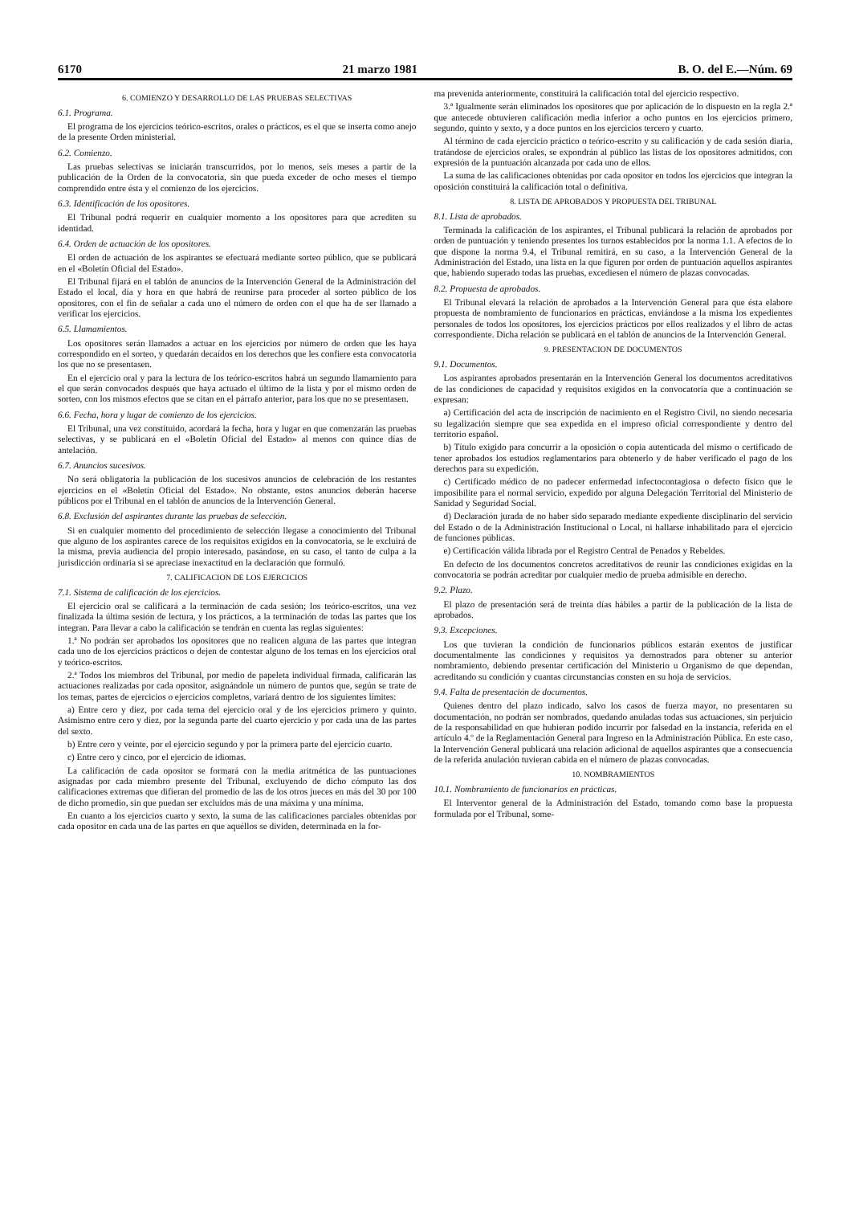6170 21 marzo 1981 B. O. del E.—Núm. 69
6. COMIENZO Y DESARROLLO DE LAS PRUEBAS SELECTIVAS
6.1. Programa.
El programa de los ejercicios teórico-escritos, orales o prácticos, es el que se inserta como anejo de la presente Orden ministerial.
6.2. Comienzo.
Las pruebas selectivas se iniciarán transcurridos, por lo menos, seis meses a partir de la publicación de la Orden de la convocatoria, sin que pueda exceder de ocho meses el tiempo comprendido entre ésta y el comienzo de los ejercicios.
6.3. Identificación de los opositores.
El Tribunal podrá requerir en cualquier momento a los opositores para que acrediten su identidad.
6.4. Orden de actuación de los opositores.
El orden de actuación de los aspirantes se efectuará mediante sorteo público, que se publicará en el «Boletín Oficial del Estado».
El Tribunal fijará en el tablón de anuncios de la Intervención General de la Administración del Estado el local, día y hora en que habrá de reunirse para proceder al sorteo público de los opositores, con el fin de señalar a cada uno el número de orden con el que ha de ser llamado a verificar los ejercicios.
6.5. Llamamientos.
Los opositores serán llamados a actuar en los ejercicios por número de orden que les haya correspondido en el sorteo, y quedarán decaídos en los derechos que les confiere esta convocatoria los que no se presentasen.
En el ejercicio oral y para la lectura de los teórico-escritos habrá un segundo llamamiento para el que serán convocados después que haya actuado el último de la lista y por el mismo orden de sorteo, con los mismos efectos que se citan en el párrafo anterior, para los que no se presentasen.
6.6. Fecha, hora y lugar de comienzo de los ejercicios.
El Tribunal, una vez constituido, acordará la fecha, hora y lugar en que comenzarán las pruebas selectivas, y se publicará en el «Boletín Oficial del Estado» al menos con quince días de antelación.
6.7. Anuncios sucesivos.
No será obligatoria la publicación de los sucesivos anuncios de celebración de los restantes ejercicios en el «Boletín Oficial del Estado». No obstante, estos anuncios deberán hacerse públicos por el Tribunal en el tablón de anuncios de la Intervención General.
6.8. Exclusión del aspirantes durante las pruebas de selección.
Si en cualquier momento del procedimiento de selección llegase a conocimiento del Tribunal que alguno de los aspirantes carece de los requisitos exigidos en la convocatoria, se le excluirá de la misma, previa audiencia del propio interesado, pasándose, en su caso, el tanto de culpa a la jurisdicción ordinaria si se apreciase inexactitud en la declaración que formuló.
7. CALIFICACION DE LOS EJERCICIOS
7.1. Sistema de calificación de los ejercicios.
El ejercicio oral se calificará a la terminación de cada sesión; los teórico-escritos, una vez finalizada la última sesión de lectura, y los prácticos, a la terminación de todas las partes que los integran. Para llevar a cabo la calificación se tendrán en cuenta las reglas siguientes:
1.ª No podrán ser aprobados los opositores que no realicen alguna de las partes que integran cada uno de los ejercicios prácticos o dejen de contestar alguno de los temas en los ejercicios oral y teórico-escritos.
2.ª Todos los miembros del Tribunal, por medio de papeleta individual firmada, calificarán las actuaciones realizadas por cada opositor, asignándole un número de puntos que, según se trate de los temas, partes de ejercicios o ejercicios completos, variará dentro de los siguientes límites:
a) Entre cero y diez, por cada tema del ejercicio oral y de los ejercicios primero y quinto. Asimismo entre cero y diez, por la segunda parte del cuarto ejercicio y por cada una de las partes del sexto.
b) Entre cero y veinte, por el ejercicio segundo y por la primera parte del ejercicio cuarto.
c) Entre cero y cinco, por el ejercicio de idiomas.
La calificación de cada opositor se formará con la media aritmética de las puntuaciones asignadas por cada miembro presente del Tribunal, excluyendo de dicho cómputo las dos calificaciones extremas que difieran del promedio de las de los otros jueces en más del 30 por 100 de dicho promedio, sin que puedan ser excluidos más de una máxima y una mínima.
En cuanto a los ejercicios cuarto y sexto, la suma de las calificaciones parciales obtenidas por cada opositor en cada una de las partes en que aquéllos se dividen, determinada en la for-
ma prevenida anteriormente, constituirá la calificación total del ejercicio respectivo.
3.ª Igualmente serán eliminados los opositores que por aplicación de lo dispuesto en la regla 2.ª que antecede obtuvieren calificación media inferior a ocho puntos en los ejercicios primero, segundo, quinto y sexto, y a doce puntos en los ejercicios tercero y cuarto.
Al término de cada ejercicio práctico o teórico-escrito y su calificación y de cada sesión diaria, tratándose de ejercicios orales, se expondrán al público las listas de los opositores admitidos, con expresión de la puntuación alcanzada por cada uno de ellos.
La suma de las calificaciones obtenidas por cada opositor en todos los ejercicios que integran la oposición constituirá la calificación total o definitiva.
8. LISTA DE APROBADOS Y PROPUESTA DEL TRIBUNAL
8.1. Lista de aprobados.
Terminada la calificación de los aspirantes, el Tribunal publicará la relación de aprobados por orden de puntuación y teniendo presentes los turnos establecidos por la norma 1.1. A efectos de lo que dispone la norma 9.4, el Tribunal remitirá, en su caso, a la Intervención General de la Administración del Estado, una lista en la que figuren por orden de puntuación aquellos aspirantes que, habiendo superado todas las pruebas, excediesen el número de plazas convocadas.
8.2. Propuesta de aprobados.
El Tribunal elevará la relación de aprobados a la Intervención General para que ésta elabore propuesta de nombramiento de funcionarios en prácticas, enviándose a la misma los expedientes personales de todos los opositores, los ejercicios prácticos por ellos realizados y el libro de actas correspondiente. Dicha relación se publicará en el tablón de anuncios de la Intervención General.
9. PRESENTACION DE DOCUMENTOS
9.1. Documentos.
Los aspirantes aprobados presentarán en la Intervención General los documentos acreditativos de las condiciones de capacidad y requisitos exigidos en la convocatoria que a continuación se expresan:
a) Certificación del acta de inscripción de nacimiento en el Registro Civil, no siendo necesaria su legalización siempre que sea expedida en el impreso oficial correspondiente y dentro del territorio español.
b) Título exigido para concurrir a la oposición o copia autenticada del mismo o certificado de tener aprobados los estudios reglamentarios para obtenerlo y de haber verificado el pago de los derechos para su expedición.
c) Certificado médico de no padecer enfermedad infectocontagiosa o defecto físico que le imposibilite para el normal servicio, expedido por alguna Delegación Territorial del Ministerio de Sanidad y Seguridad Social.
d) Declaración jurada de no haber sido separado mediante expediente disciplinario del servicio del Estado o de la Administración Institucional o Local, ni hallarse inhabilitado para el ejercicio de funciones públicas.
e) Certificación válida librada por el Registro Central de Penados y Rebeldes.
En defecto de los documentos concretos acreditativos de reunir las condiciones exigidas en la convocatoria se podrán acreditar por cualquier medio de prueba admisible en derecho.
9.2. Plazo.
El plazo de presentación será de treinta días hábiles a partir de la publicación de la lista de aprobados.
9.3. Excepciones.
Los que tuvieran la condición de funcionarios públicos estarán exentos de justificar documentalmente las condiciones y requisitos ya demostrados para obtener su anterior nombramiento, debiendo presentar certificación del Ministerio u Organismo de que dependan, acreditando su condición y cuantas circunstancias consten en su hoja de servicios.
9.4. Falta de presentación de documentos.
Quienes dentro del plazo indicado, salvo los casos de fuerza mayor, no presentaren su documentación, no podrán ser nombrados, quedando anuladas todas sus actuaciones, sin perjuicio de la responsabilidad en que hubieran podido incurrir por falsedad en la instancia, referida en el artículo 4.º de la Reglamentación General para Ingreso en la Administración Pública. En este caso, la Intervención General publicará una relación adicional de aquellos aspirantes que a consecuencia de la referida anulación tuvieran cabida en el número de plazas convocadas.
10. NOMBRAMIENTOS
10.1. Nombramiento de funcionarios en prácticas.
El Interventor general de la Administración del Estado, tomando como base la propuesta formulada por el Tribunal, some-